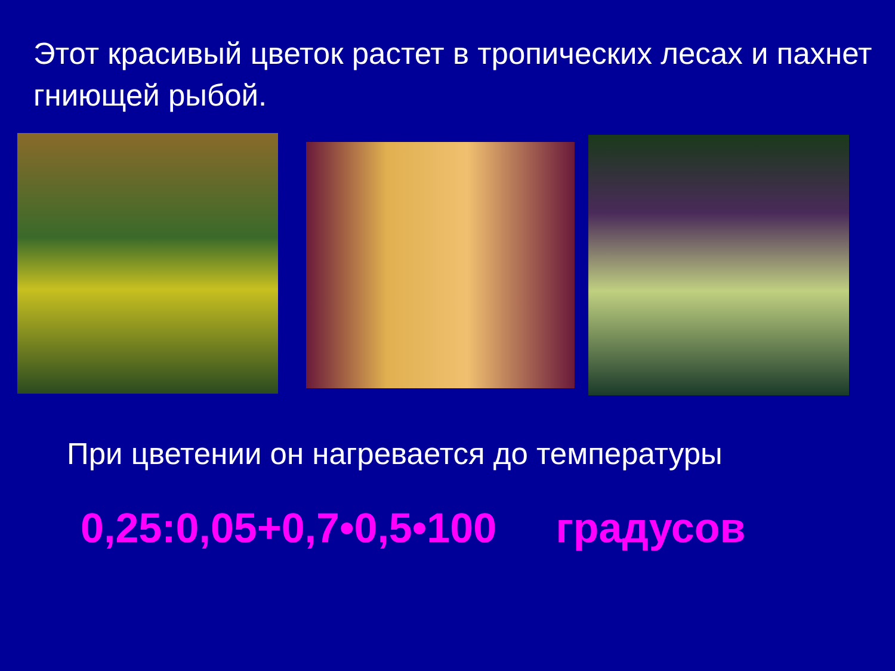Этот красивый цветок растет в тропических лесах и пахнет гниющей рыбой.
При цветении он нагревается до температуры
0,25:0,05+0,7•0,5•100 градусов